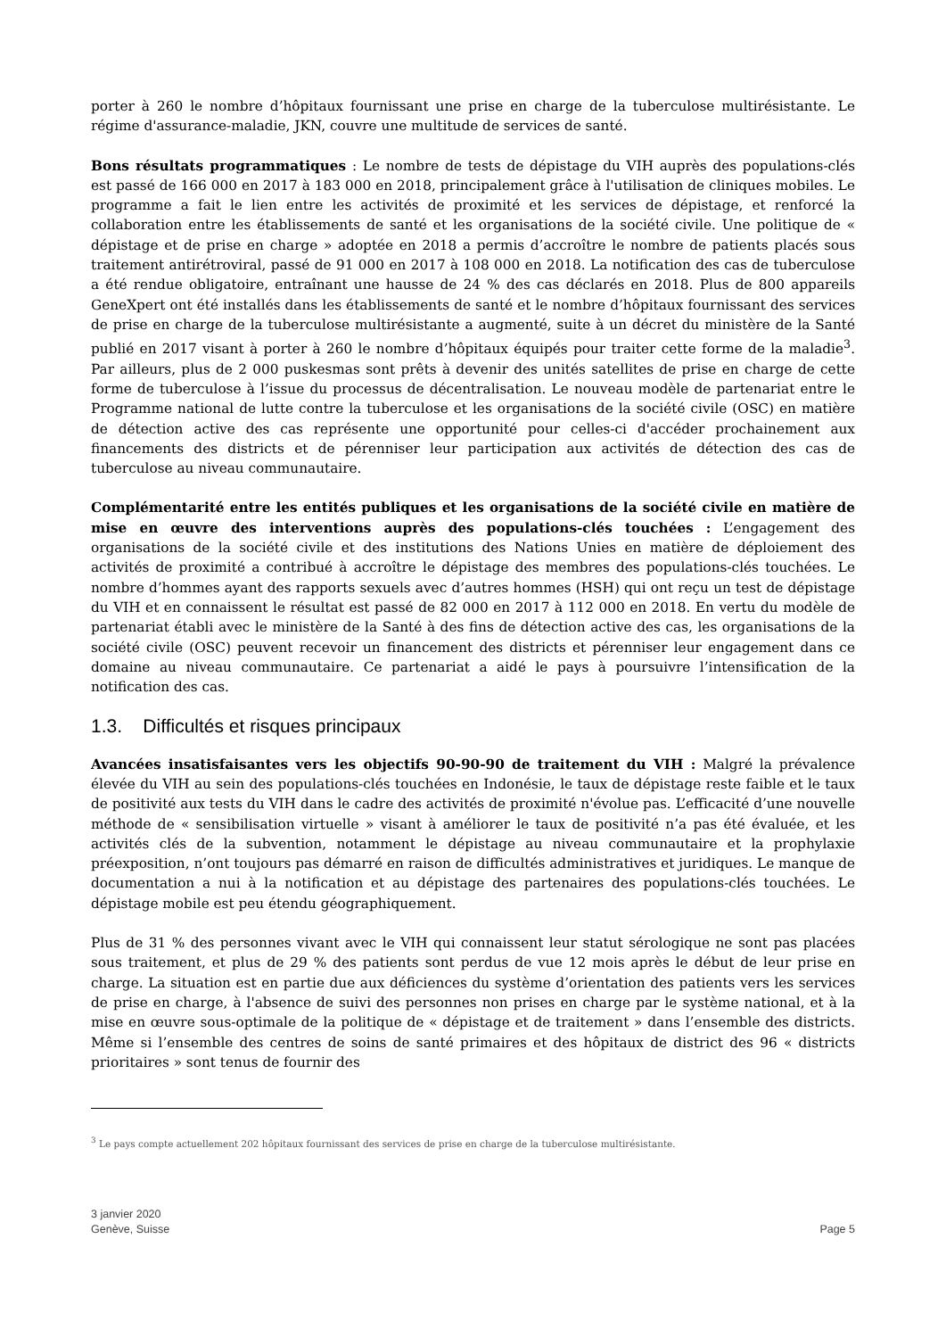porter à 260 le nombre d’hôpitaux fournissant une prise en charge de la tuberculose multirésistante. Le régime d'assurance-maladie, JKN, couvre une multitude de services de santé.
Bons résultats programmatiques : Le nombre de tests de dépistage du VIH auprès des populations-clés est passé de 166 000 en 2017 à 183 000 en 2018, principalement grâce à l'utilisation de cliniques mobiles. Le programme a fait le lien entre les activités de proximité et les services de dépistage, et renforcé la collaboration entre les établissements de santé et les organisations de la société civile. Une politique de « dépistage et de prise en charge » adoptée en 2018 a permis d’accroître le nombre de patients placés sous traitement antirétroviral, passé de 91 000 en 2017 à 108 000 en 2018. La notification des cas de tuberculose a été rendue obligatoire, entraînant une hausse de 24 % des cas déclarés en 2018. Plus de 800 appareils GeneXpert ont été installés dans les établissements de santé et le nombre d’hôpitaux fournissant des services de prise en charge de la tuberculose multirésistante a augmenté, suite à un décret du ministère de la Santé publié en 2017 visant à porter à 260 le nombre d’hôpitaux équipés pour traiter cette forme de la maladie<sup>3</sup>. Par ailleurs, plus de 2 000 puskesmas sont prêts à devenir des unités satellites de prise en charge de cette forme de tuberculose à l’issue du processus de décentralisation. Le nouveau modèle de partenariat entre le Programme national de lutte contre la tuberculose et les organisations de la société civile (OSC) en matière de détection active des cas représente une opportunité pour celles-ci d'accéder prochainement aux financements des districts et de pérenniser leur participation aux activités de détection des cas de tuberculose au niveau communautaire.
Complémentarité entre les entités publiques et les organisations de la société civile en matière de mise en œuvre des interventions auprès des populations-clés touchées : L’engagement des organisations de la société civile et des institutions des Nations Unies en matière de déploiement des activités de proximité a contribué à accroître le dépistage des membres des populations-clés touchées. Le nombre d’hommes ayant des rapports sexuels avec d’autres hommes (HSH) qui ont reçu un test de dépistage du VIH et en connaissent le résultat est passé de 82 000 en 2017 à 112 000 en 2018. En vertu du modèle de partenariat établi avec le ministère de la Santé à des fins de détection active des cas, les organisations de la société civile (OSC) peuvent recevoir un financement des districts et pérenniser leur engagement dans ce domaine au niveau communautaire. Ce partenariat a aidé le pays à poursuivre l’intensification de la notification des cas.
1.3. Difficultés et risques principaux
Avancées insatisfaisantes vers les objectifs 90-90-90 de traitement du VIH : Malgré la prévalence élevée du VIH au sein des populations-clés touchées en Indonésie, le taux de dépistage reste faible et le taux de positivité aux tests du VIH dans le cadre des activités de proximité n'évolue pas. L’efficacité d’une nouvelle méthode de « sensibilisation virtuelle » visant à améliorer le taux de positivité n’a pas été évaluée, et les activités clés de la subvention, notamment le dépistage au niveau communautaire et la prophylaxie préexposition, n’ont toujours pas démarré en raison de difficultés administratives et juridiques. Le manque de documentation a nui à la notification et au dépistage des partenaires des populations-clés touchées. Le dépistage mobile est peu étendu géographiquement.
Plus de 31 % des personnes vivant avec le VIH qui connaissent leur statut sérologique ne sont pas placées sous traitement, et plus de 29 % des patients sont perdus de vue 12 mois après le début de leur prise en charge. La situation est en partie due aux déficiences du système d’orientation des patients vers les services de prise en charge, à l'absence de suivi des personnes non prises en charge par le système national, et à la mise en œuvre sous-optimale de la politique de « dépistage et de traitement » dans l’ensemble des districts. Même si l’ensemble des centres de soins de santé primaires et des hôpitaux de district des 96 « districts prioritaires » sont tenus de fournir des
<sup>3</sup> Le pays compte actuellement 202 hôpitaux fournissant des services de prise en charge de la tuberculose multirésistante.
3 janvier 2020
Genève, Suisse
Page 5